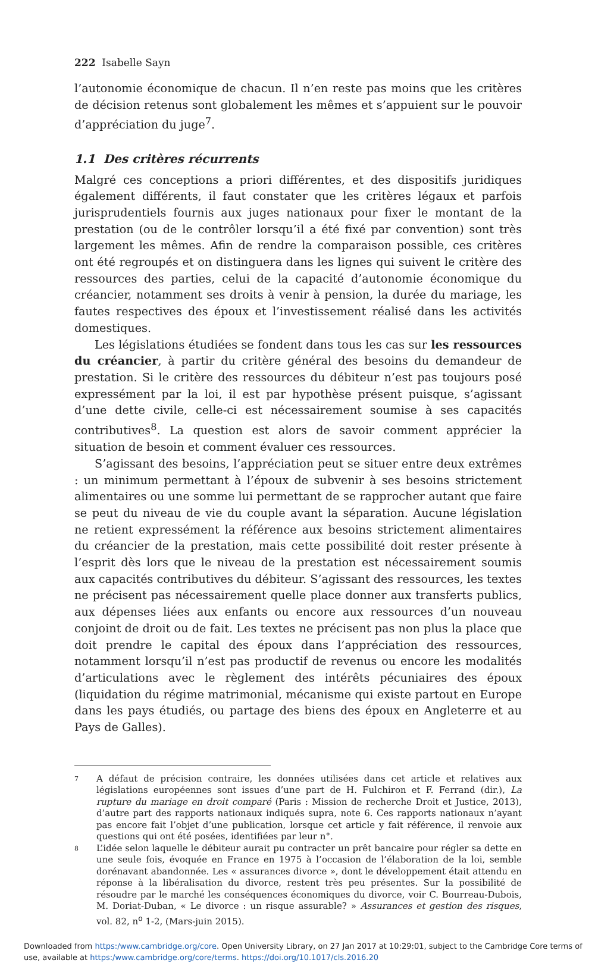222 Isabelle Sayn
l’autonomie économique de chacun. Il n’en reste pas moins que les critères de décision retenus sont globalement les mêmes et s’appuient sur le pouvoir d’appréciation du juge<sup>7</sup>.
1.1 Des critères récurrents
Malgré ces conceptions a priori différentes, et des dispositifs juridiques également différents, il faut constater que les critères légaux et parfois jurisprudentiels fournis aux juges nationaux pour fixer le montant de la prestation (ou de le contrôler lorsqu’il a été fixé par convention) sont très largement les mêmes. Afin de rendre la comparaison possible, ces critères ont été regroupés et on distinguera dans les lignes qui suivent le critère des ressources des parties, celui de la capacité d’autonomie économique du créancier, notamment ses droits à venir à pension, la durée du mariage, les fautes respectives des époux et l’investissement réalisé dans les activités domestiques.
Les législations étudiées se fondent dans tous les cas sur les ressources du créancier, à partir du critère général des besoins du demandeur de prestation. Si le critère des ressources du débiteur n’est pas toujours posé expressément par la loi, il est par hypothèse présent puisque, s’agissant d’une dette civile, celle-ci est nécessairement soumise à ses capacités contributives<sup>8</sup>. La question est alors de savoir comment apprécier la situation de besoin et comment évaluer ces ressources.
S’agissant des besoins, l’appréciation peut se situer entre deux extrêmes : un minimum permettant à l’époux de subvenir à ses besoins strictement alimentaires ou une somme lui permettant de se rapprocher autant que faire se peut du niveau de vie du couple avant la séparation. Aucune législation ne retient expressément la référence aux besoins strictement alimentaires du créancier de la prestation, mais cette possibilité doit rester présente à l’esprit dès lors que le niveau de la prestation est nécessairement soumis aux capacités contributives du débiteur. S’agissant des ressources, les textes ne précisent pas nécessairement quelle place donner aux transferts publics, aux dépenses liées aux enfants ou encore aux ressources d’un nouveau conjoint de droit ou de fait. Les textes ne précisent pas non plus la place que doit prendre le capital des époux dans l’appréciation des ressources, notamment lorsqu’il n’est pas productif de revenus ou encore les modalités d’articulations avec le règlement des intérêts pécuniaires des époux (liquidation du régime matrimonial, mécanisme qui existe partout en Europe dans les pays étudiés, ou partage des biens des époux en Angleterre et au Pays de Galles).
7
A défaut de précision contraire, les données utilisées dans cet article et relatives aux législations européennes sont issues d’une part de H. Fulchiron et F. Ferrand (dir.), La rupture du mariage en droit comparé (Paris : Mission de recherche Droit et Justice, 2013), d’autre part des rapports nationaux indiqués supra, note 6. Ces rapports nationaux n’ayant pas encore fait l’objet d’une publication, lorsque cet article y fait référence, il renvoie aux questions qui ont été posées, identifiées par leur n°.
8
L’idée selon laquelle le débiteur aurait pu contracter un prêt bancaire pour régler sa dette en une seule fois, évoquée en France en 1975 à l’occasion de l’élaboration de la loi, semble dorénavant abandonnée. Les « assurances divorce », dont le développement était attendu en réponse à la libéralisation du divorce, restent très peu présentes. Sur la possibilité de résoudre par le marché les conséquences économiques du divorce, voir C. Bourreau-Dubois, M. Doriat-Duban, « Le divorce : un risque assurable? » Assurances et gestion des risques, vol. 82, n<sup>o</sup> 1-2, (Mars-juin 2015).
Downloaded from https:/www.cambridge.org/core. Open University Library, on 27 Jan 2017 at 10:29:01, subject to the Cambridge Core terms of use, available at https:/www.cambridge.org/core/terms. https://doi.org/10.1017/cls.2016.20